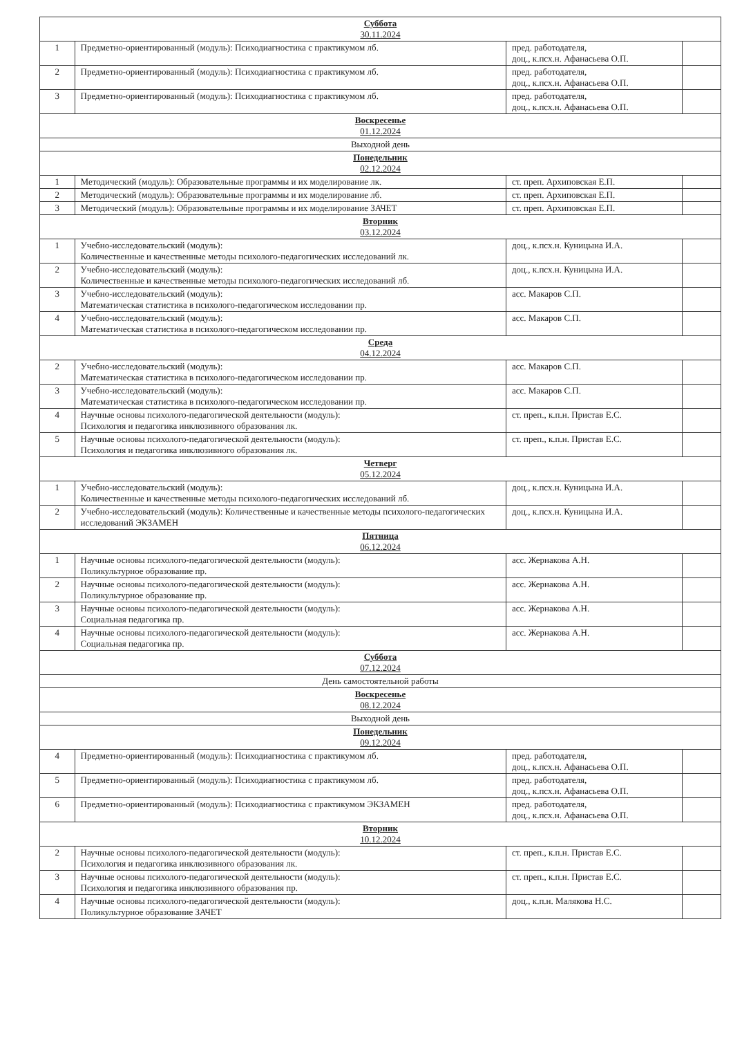| Суббота 30.11.2024 | | | |
| 1 | Предметно-ориентированный (модуль): Психодиагностика с практикумом лб. | пред. работодателя, доц., к.псх.н. Афанасьева О.П. | |
| 2 | Предметно-ориентированный (модуль): Психодиагностика с практикумом лб. | пред. работодателя, доц., к.псх.н. Афанасьева О.П. | |
| 3 | Предметно-ориентированный (модуль): Психодиагностика с практикумом лб. | пред. работодателя, доц., к.псх.н. Афанасьева О.П. | |
| Воскресенье 01.12.2024 | | | |
| Выходной день | | | |
| Понедельник 02.12.2024 | | | |
| 1 | Методический (модуль): Образовательные программы и их моделирование лк. | ст. преп. Архиповская Е.П. | |
| 2 | Методический (модуль): Образовательные программы и их моделирование лб. | ст. преп. Архиповская Е.П. | |
| 3 | Методический (модуль): Образовательные программы и их моделирование ЗАЧЕТ | ст. преп. Архиповская Е.П. | |
| Вторник 03.12.2024 | | | |
| 1 | Учебно-исследовательский (модуль): Количественные и качественные методы психолого-педагогических исследований лк. | доц., к.псх.н. Куницына И.А. | |
| 2 | Учебно-исследовательский (модуль): Количественные и качественные методы психолого-педагогических исследований лб. | доц., к.псх.н. Куницына И.А. | |
| 3 | Учебно-исследовательский (модуль): Математическая статистика в психолого-педагогическом исследовании пр. | асс. Макаров С.П. | |
| 4 | Учебно-исследовательский (модуль): Математическая статистика в психолого-педагогическом исследовании пр. | асс. Макаров С.П. | |
| Среда 04.12.2024 | | | |
| 2 | Учебно-исследовательский (модуль): Математическая статистика в психолого-педагогическом исследовании пр. | асс. Макаров С.П. | |
| 3 | Учебно-исследовательский (модуль): Математическая статистика в психолого-педагогическом исследовании пр. | асс. Макаров С.П. | |
| 4 | Научные основы психолого-педагогической деятельности (модуль): Психология и педагогика инклюзивного образования лк. | ст. преп., к.п.н. Пристав Е.С. | |
| 5 | Научные основы психолого-педагогической деятельности (модуль): Психология и педагогика инклюзивного образования лк. | ст. преп., к.п.н. Пристав Е.С. | |
| Четверг 05.12.2024 | | | |
| 1 | Учебно-исследовательский (модуль): Количественные и качественные методы психолого-педагогических исследований лб. | доц., к.псх.н. Куницына И.А. | |
| 2 | Учебно-исследовательский (модуль): Количественные и качественные методы психолого-педагогических исследований ЭКЗАМЕН | доц., к.псх.н. Куницына И.А. | |
| Пятница 06.12.2024 | | | |
| 1 | Научные основы психолого-педагогической деятельности (модуль): Поликультурное образование пр. | асс. Жернакова А.Н. | |
| 2 | Научные основы психолого-педагогической деятельности (модуль): Поликультурное образование пр. | асс. Жернакова А.Н. | |
| 3 | Научные основы психолого-педагогической деятельности (модуль): Социальная педагогика пр. | асс. Жернакова А.Н. | |
| 4 | Научные основы психолого-педагогической деятельности (модуль): Социальная педагогика пр. | асс. Жернакова А.Н. | |
| Суббота 07.12.2024 | | | |
| День самостоятельной работы | | | |
| Воскресенье 08.12.2024 | | | |
| Выходной день | | | |
| Понедельник 09.12.2024 | | | |
| 4 | Предметно-ориентированный (модуль): Психодиагностика с практикумом лб. | пред. работодателя, доц., к.псх.н. Афанасьева О.П. | |
| 5 | Предметно-ориентированный (модуль): Психодиагностика с практикумом лб. | пред. работодателя, доц., к.псх.н. Афанасьева О.П. | |
| 6 | Предметно-ориентированный (модуль): Психодиагностика с практикумом ЭКЗАМЕН | пред. работодателя, доц., к.псх.н. Афанасьева О.П. | |
| Вторник 10.12.2024 | | | |
| 2 | Научные основы психолого-педагогической деятельности (модуль): Психология и педагогика инклюзивного образования лк. | ст. преп., к.п.н. Пристав Е.С. | |
| 3 | Научные основы психолого-педагогической деятельности (модуль): Психология и педагогика инклюзивного образования пр. | ст. преп., к.п.н. Пристав Е.С. | |
| 4 | Научные основы психолого-педагогической деятельности (модуль): Поликультурное образование ЗАЧЕТ | доц., к.п.н. Малякова Н.С. | |